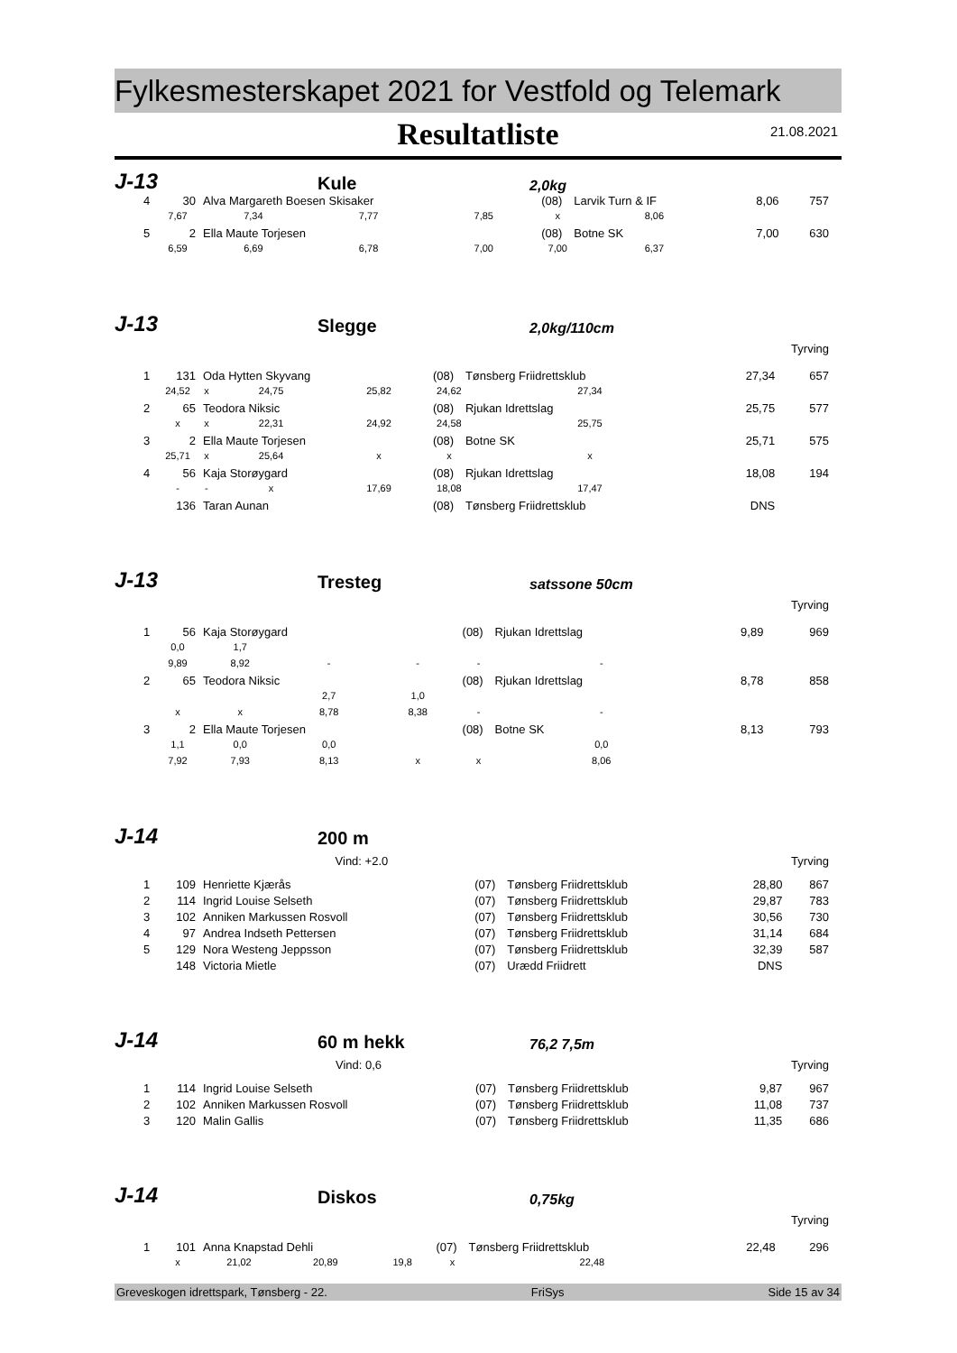Fylkesmesterskapet 2021 for Vestfold og Telemark
Resultatliste
21.08.2021
J-13
Kule
2,0kg
| 4 | 30 | Alva Margareth Boesen Skisaker | | | | (08) | Larvik Turn & IF | | 8,06 | 757 |
| | 7,67 | 7,34 | 7,77 | 7,85 | | x | 8,06 | | | |
| 5 | 2 | Ella Maute Torjesen | | | | (08) | Botne SK | | 7,00 | 630 |
| | 6,59 | 6,69 | 6,78 | 7,00 | | 7,00 | 6,37 | | | |
J-13
Slegge
2,0kg/110cm
| Tyrving | | | | | | | | | | |
| 1 | 131 | Oda Hytten Skyvang | | | | (08) | Tønsberg Friidrettsklub | | 27,34 | 657 |
| | 24,52 | x | 24,75 | 25,82 | | 24,62 | 27,34 | | | |
| 2 | 65 | Teodora Niksic | | | | (08) | Rjukan Idrettslag | | 25,75 | 577 |
| | x | x | 22,31 | 24,92 | | 24,58 | 25,75 | | | |
| 3 | 2 | Ella Maute Torjesen | | | | (08) | Botne SK | | 25,71 | 575 |
| | 25,71 | x | 25,64 | x | | x | x | | | |
| 4 | 56 | Kaja Storøygard | | | | (08) | Rjukan Idrettslag | | 18,08 | 194 |
| | - | - | x | 17,69 | | 18,08 | 17,47 | | | |
| | 136 | Taran Aunan | | | | (08) | Tønsberg Friidrettsklub | | DNS | |
J-13
Tresteg
satssone 50cm
| Tyrving | | | | | | | | | | |
| 1 | 56 | Kaja Storøygard | | | | (08) | Rjukan Idrettslag | | 9,89 | 969 |
| | 0,0 | 1,7 | | | | | | | | |
| | 9,89 | 8,92 | - | - | | - | - | | | |
| 2 | 65 | Teodora Niksic | | | | (08) | Rjukan Idrettslag | | 8,78 | 858 |
| | | | 2,7 | 1,0 | | | | | | |
| | x | x | 8,78 | 8,38 | | - | - | | | |
| 3 | 2 | Ella Maute Torjesen | | | | (08) | Botne SK | | 8,13 | 793 |
| | 1,1 | 0,0 | 0,0 | | | | 0,0 | | | |
| | 7,92 | 7,93 | 8,13 | x | | x | 8,06 | | | |
J-14
200 m
| | | | Vind: +2.0 | | | Tyrving | | |
| 1 | 109 | Henriette Kjærås | | (07) | Tønsberg Friidrettsklub | | 28,80 | 867 |
| 2 | 114 | Ingrid Louise Selseth | | (07) | Tønsberg Friidrettsklub | | 29,87 | 783 |
| 3 | 102 | Anniken Markussen Rosvoll | | (07) | Tønsberg Friidrettsklub | | 30,56 | 730 |
| 4 | 97 | Andrea Indseth Pettersen | | (07) | Tønsberg Friidrettsklub | | 31,14 | 684 |
| 5 | 129 | Nora Westeng Jeppsson | | (07) | Tønsberg Friidrettsklub | | 32,39 | 587 |
| | 148 | Victoria Mietle | | (07) | Urædd Friidrett | | DNS | |
J-14
60 m hekk
76,2 7,5m
| | | | Vind: 0,6 | | | Tyrving | | |
| 1 | 114 | Ingrid Louise Selseth | | (07) | Tønsberg Friidrettsklub | | 9,87 | 967 |
| 2 | 102 | Anniken Markussen Rosvoll | | (07) | Tønsberg Friidrettsklub | | 11,08 | 737 |
| 3 | 120 | Malin Gallis | | (07) | Tønsberg Friidrettsklub | | 11,35 | 686 |
J-14
Diskos
0,75kg
| Tyrving | | | | | | | | | | |
| 1 | 101 | Anna Knapstad Dehli | | | | (07) | Tønsberg Friidrettsklub | | 22,48 | 296 |
| | x | 21,02 | 20,89 | 19,8 | | x | 22,48 | | | |
Greveskogen idrettspark, Tønsberg - 22. FriSys Side 15 av 34